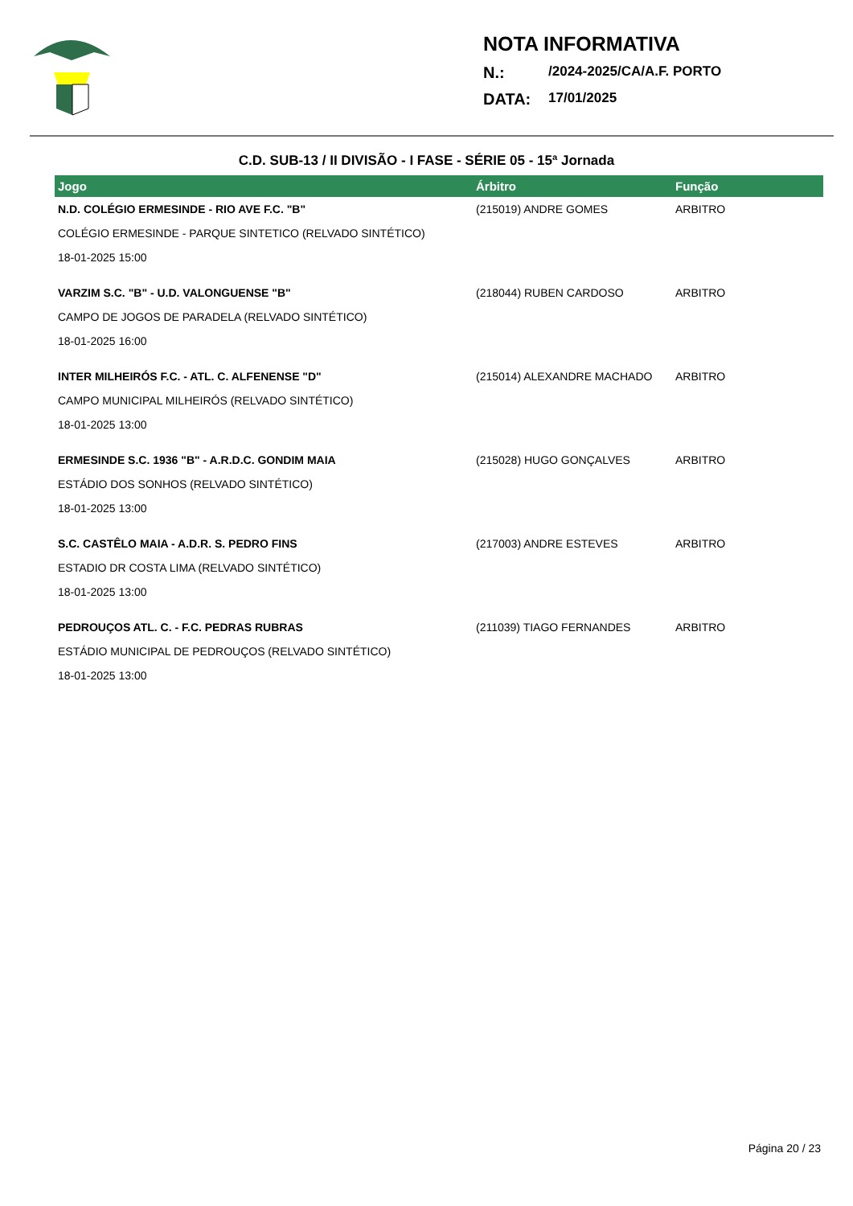NOTA INFORMATIVA
N.: /2024-2025/CA/A.F. PORTO
DATA: 17/01/2025
C.D. SUB-13 / II DIVISÃO - I FASE - SÉRIE 05 - 15ª Jornada
| Jogo | Árbitro | Função |
| --- | --- | --- |
| N.D. COLÉGIO ERMESINDE - RIO AVE F.C. "B" | (215019) ANDRE GOMES | ARBITRO |
| COLÉGIO ERMESINDE - PARQUE SINTETICO (RELVADO SINTÉTICO) | | |
| 18-01-2025 15:00 | | |
| VARZIM S.C. "B" - U.D. VALONGUENSE "B" | (218044) RUBEN CARDOSO | ARBITRO |
| CAMPO DE JOGOS DE PARADELA (RELVADO SINTÉTICO) | | |
| 18-01-2025 16:00 | | |
| INTER MILHEIRÓS F.C. - ATL. C. ALFENENSE "D" | (215014) ALEXANDRE MACHADO | ARBITRO |
| CAMPO MUNICIPAL MILHEIRÓS (RELVADO SINTÉTICO) | | |
| 18-01-2025 13:00 | | |
| ERMESINDE S.C. 1936 "B" - A.R.D.C. GONDIM MAIA | (215028) HUGO GONÇALVES | ARBITRO |
| ESTÁDIO DOS SONHOS (RELVADO SINTÉTICO) | | |
| 18-01-2025 13:00 | | |
| S.C. CASTÊLO MAIA - A.D.R. S. PEDRO FINS | (217003) ANDRE ESTEVES | ARBITRO |
| ESTADIO DR COSTA LIMA (RELVADO SINTÉTICO) | | |
| 18-01-2025 13:00 | | |
| PEDROUÇOS ATL. C. - F.C. PEDRAS RUBRAS | (211039) TIAGO FERNANDES | ARBITRO |
| ESTÁDIO MUNICIPAL DE PEDROUÇOS (RELVADO SINTÉTICO) | | |
| 18-01-2025 13:00 | | |
Página 20 / 23